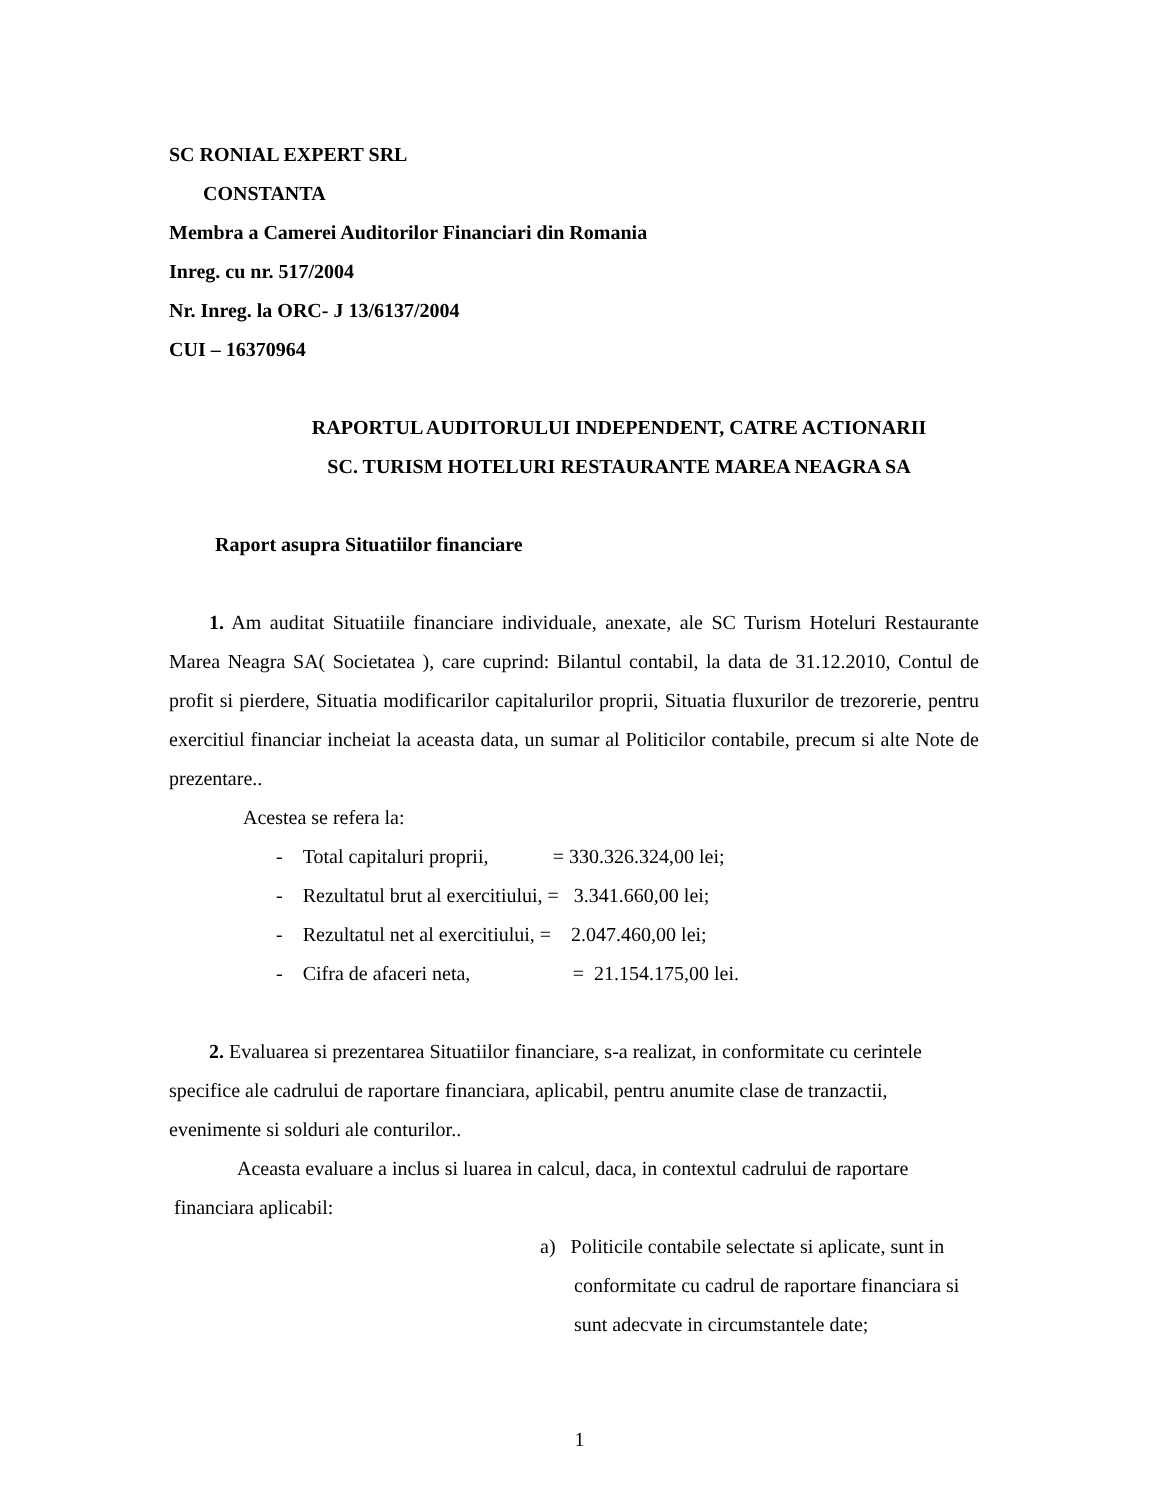SC RONIAL EXPERT SRL
CONSTANTA
Membra a Camerei Auditorilor Financiari din Romania
Inreg. cu nr. 517/2004
Nr. Inreg. la ORC- J 13/6137/2004
CUI – 16370964
RAPORTUL AUDITORULUI INDEPENDENT, CATRE ACTIONARII
SC. TURISM HOTELURI RESTAURANTE MAREA NEAGRA SA
Raport asupra Situatiilor financiare
1. Am auditat Situatiile financiare individuale, anexate, ale SC Turism Hoteluri Restaurante Marea Neagra SA( Societatea ), care cuprind: Bilantul contabil, la data de 31.12.2010, Contul de profit si pierdere, Situatia modificarilor capitalurilor proprii, Situatia fluxurilor de trezorerie, pentru exercitiul financiar incheiat la aceasta data, un sumar al Politicilor contabile, precum si alte Note de prezentare..
Acestea se refera la:
- Total capitaluri proprii, = 330.326.324,00 lei;
- Rezultatul brut al exercitiului, = 3.341.660,00 lei;
- Rezultatul net al exercitiului, = 2.047.460,00 lei;
- Cifra de afaceri neta, = 21.154.175,00 lei.
2. Evaluarea si prezentarea Situatiilor financiare, s-a realizat, in conformitate cu cerintele specifice ale cadrului de raportare financiara, aplicabil, pentru anumite clase de tranzactii, evenimente si solduri ale conturilor..
Aceasta evaluare a inclus si luarea in calcul, daca, in contextul cadrului de raportare financiara aplicabil:
a) Politicile contabile selectate si aplicate, sunt in conformitate cu cadrul de raportare financiara si sunt adecvate in circumstantele date;
1